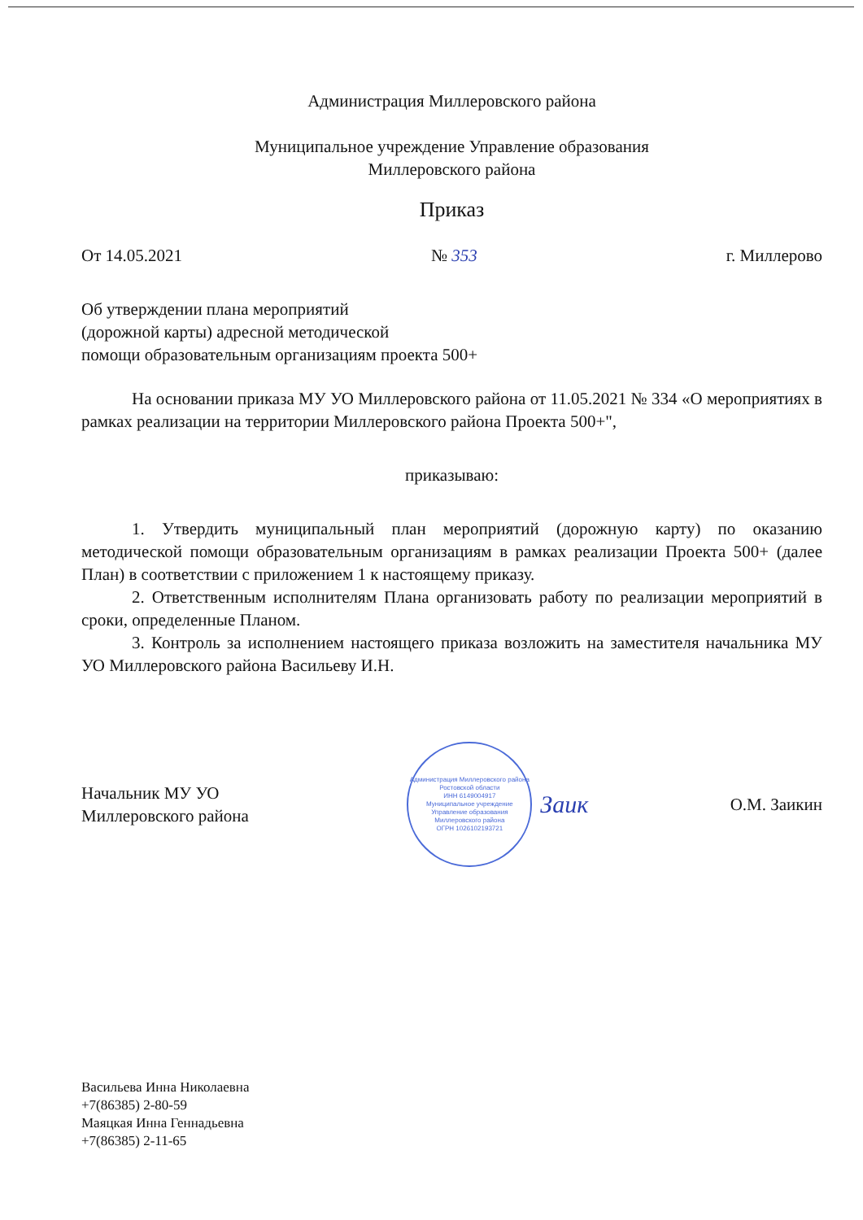Администрация Миллеровского района
Муниципальное учреждение Управление образования
Миллеровского района
Приказ
От 14.05.2021 № 353 г. Миллерово
Об утверждении плана мероприятий
(дорожной карты) адресной методической
помощи образовательным организациям проекта 500+
На основании приказа МУ УО Миллеровского района от 11.05.2021 № 334 «О мероприятиях в рамках реализации на территории Миллеровского района Проекта 500+",
приказываю:
1. Утвердить муниципальный план мероприятий (дорожную карту) по оказанию методической помощи образовательным организациям в рамках реализации Проекта 500+ (далее План) в соответствии с приложением 1 к настоящему приказу.
2. Ответственным исполнителям Плана организовать работу по реализации мероприятий в сроки, определенные Планом.
3. Контроль за исполнением настоящего приказа возложить на заместителя начальника МУ УО Миллеровского района Васильеву И.Н.
Начальник МУ УО
Миллеровского района
Администрация Миллеровского района Ростовской области
ИНН 6149004917
Муниципальное учреждение Управление образования Миллеровского района
ОГРН 1026102193721
Заик
О.М. Заикин
Васильева Инна Николаевна
+7(86385) 2-80-59
Маяцкая Инна Геннадьевна
+7(86385) 2-11-65